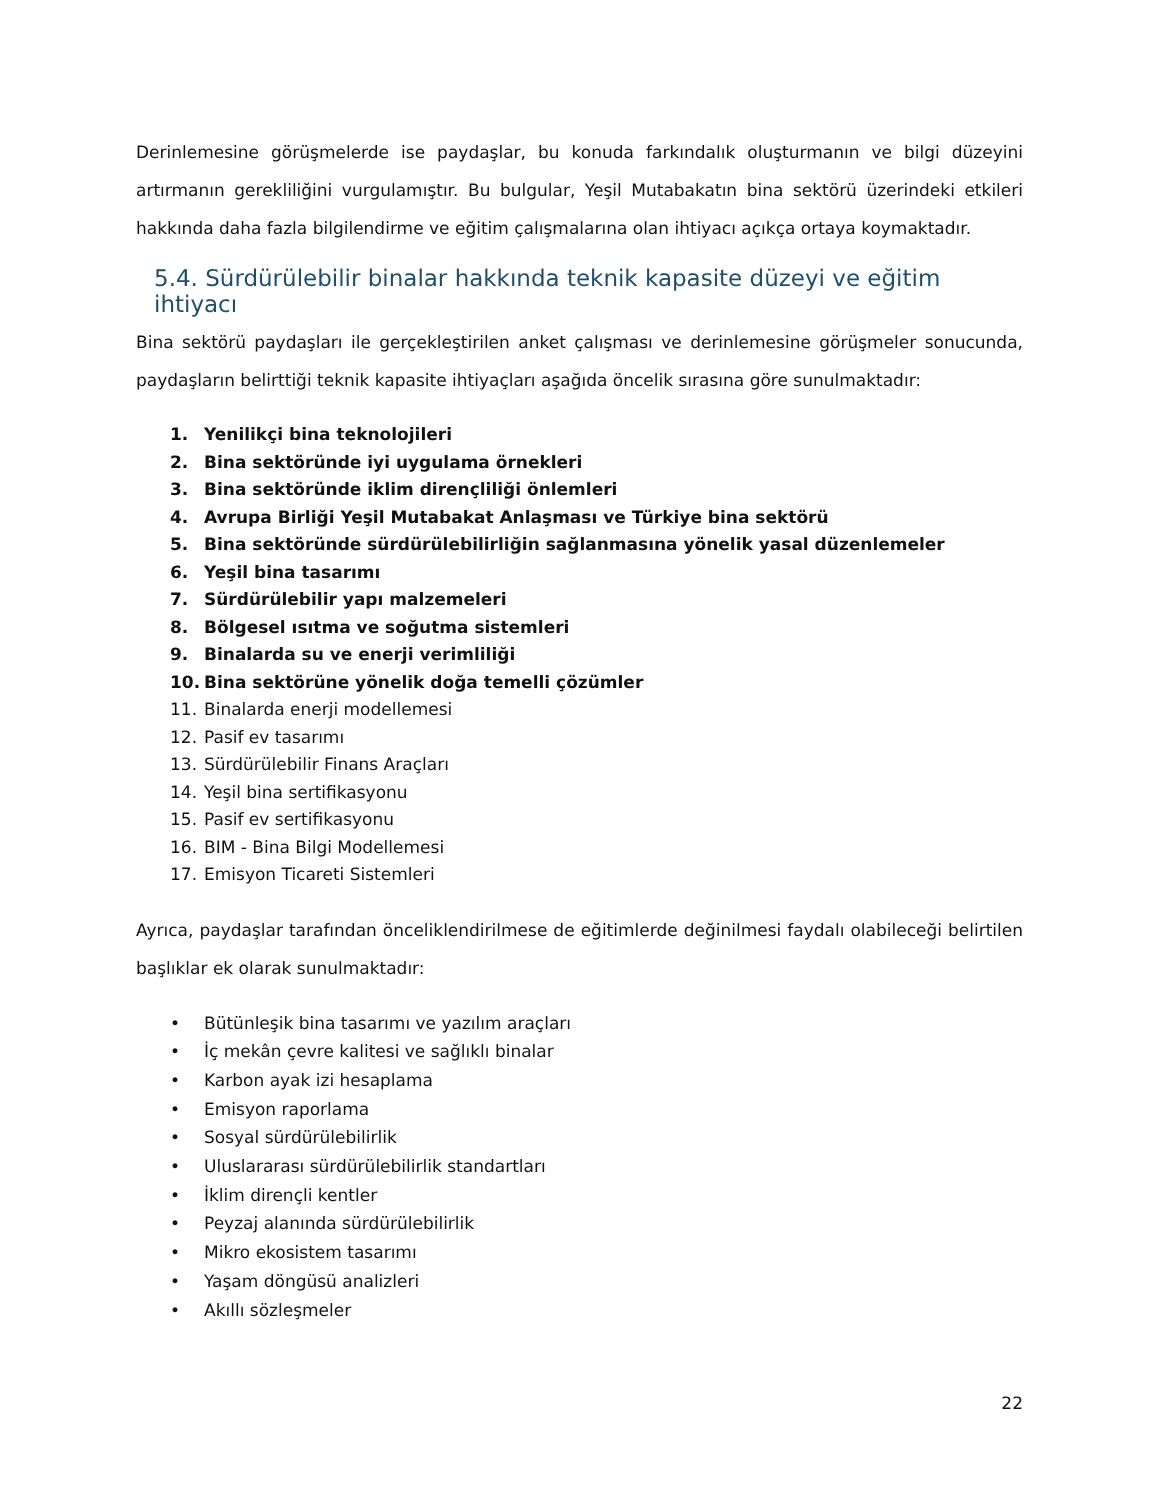Derinlemesine görüşmelerde ise paydaşlar, bu konuda farkındalık oluşturmanın ve bilgi düzeyini artırmanın gerekliliğini vurgulamıştır. Bu bulgular, Yeşil Mutabakatın bina sektörü üzerindeki etkileri hakkında daha fazla bilgilendirme ve eğitim çalışmalarına olan ihtiyacı açıkça ortaya koymaktadır.
5.4. Sürdürülebilir binalar hakkında teknik kapasite düzeyi ve eğitim ihtiyacı
Bina sektörü paydaşları ile gerçekleştirilen anket çalışması ve derinlemesine görüşmeler sonucunda, paydaşların belirttiği teknik kapasite ihtiyaçları aşağıda öncelik sırasına göre sunulmaktadır:
1. Yenilikçi bina teknolojileri
2. Bina sektöründe iyi uygulama örnekleri
3. Bina sektöründe iklim dirençliliği önlemleri
4. Avrupa Birliği Yeşil Mutabakat Anlaşması ve Türkiye bina sektörü
5. Bina sektöründe sürdürülebilirliğin sağlanmasına yönelik yasal düzenlemeler
6. Yeşil bina tasarımı
7. Sürdürülebilir yapı malzemeleri
8. Bölgesel ısıtma ve soğutma sistemleri
9. Binalarda su ve enerji verimliliği
10. Bina sektörüne yönelik doğa temelli çözümler
11. Binalarda enerji modellemesi
12. Pasif ev tasarımı
13. Sürdürülebilir Finans Araçları
14. Yeşil bina sertifikasyonu
15. Pasif ev sertifikasyonu
16. BIM - Bina Bilgi Modellemesi
17. Emisyon Ticareti Sistemleri
Ayrıca, paydaşlar tarafından önceliklendirilmese de eğitimlerde değinilmesi faydalı olabileceği belirtilen başlıklar ek olarak sunulmaktadır:
• Bütünleşik bina tasarımı ve yazılım araçları
• İç mekân çevre kalitesi ve sağlıklı binalar
• Karbon ayak izi hesaplama
• Emisyon raporlama
• Sosyal sürdürülebilirlik
• Uluslararası sürdürülebilirlik standartları
• İklim dirençli kentler
• Peyzaj alanında sürdürülebilirlik
• Mikro ekosistem tasarımı
• Yaşam döngüsü analizleri
• Akıllı sözleşmeler
22